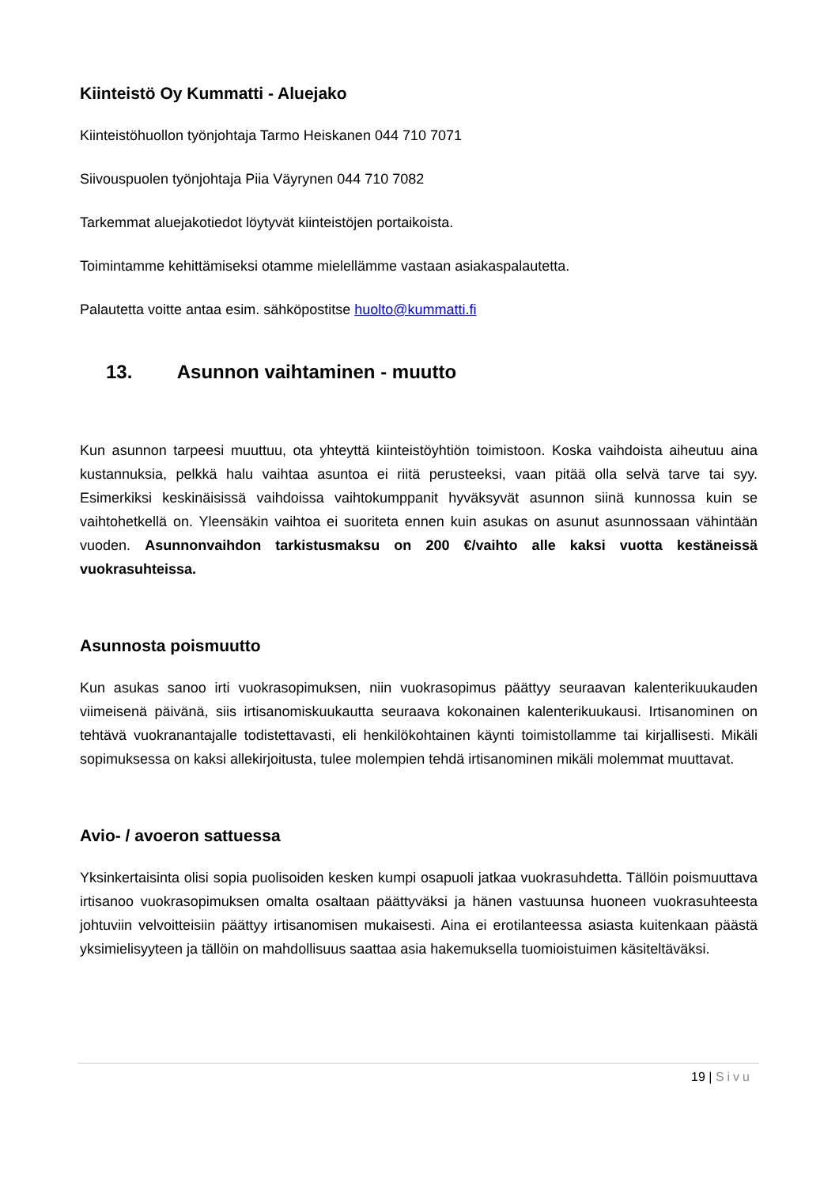Kiinteistö Oy Kummatti - Aluejako
Kiinteistöhuollon työnjohtaja Tarmo Heiskanen 044 710 7071
Siivouspuolen työnjohtaja Piia Väyrynen 044 710 7082
Tarkemmat aluejakotiedot löytyvät kiinteistöjen portaikoista.
Toimintamme kehittämiseksi otamme mielellämme vastaan asiakaspalautetta.
Palautetta voitte antaa esim. sähköpostitse huolto@kummatti.fi
13. Asunnon vaihtaminen - muutto
Kun asunnon tarpeesi muuttuu, ota yhteyttä kiinteistöyhtiön toimistoon. Koska vaihdoista aiheutuu aina kustannuksia, pelkkä halu vaihtaa asuntoa ei riitä perusteeksi, vaan pitää olla selvä tarve tai syy. Esimerkiksi keskinäisissä vaihdoissa vaihtokumppanit hyväksyvät asunnon siinä kunnossa kuin se vaihtohetkellä on. Yleensäkin vaihtoa ei suoriteta ennen kuin asukas on asunut asunnossaan vähintään vuoden. Asunnonvaihdon tarkistusmaksu on 200 €/vaihto alle kaksi vuotta kestäneissä vuokrasuhteissa.
Asunnosta poismuutto
Kun asukas sanoo irti vuokrasopimuksen, niin vuokrasopimus päättyy seuraavan kalenterikuukauden viimeisenä päivänä, siis irtisanomiskuukautta seuraava kokonainen kalenterikuukausi. Irtisanominen on tehtävä vuokranantajalle todistettavasti, eli henkilökohtainen käynti toimistollamme tai kirjallisesti. Mikäli sopimuksessa on kaksi allekirjoitusta, tulee molempien tehdä irtisanominen mikäli molemmat muuttavat.
Avio- / avoeron sattuessa
Yksinkertaisinta olisi sopia puolisoiden kesken kumpi osapuoli jatkaa vuokrasuhdetta. Tällöin poismuuttava irtisanoo vuokrasopimuksen omalta osaltaan päättyväksi ja hänen vastuunsa huoneen vuokrasuhteesta johtuviin velvoitteisiin päättyy irtisanomisen mukaisesti. Aina ei erotilanteessa asiasta kuitenkaan päästä yksimielisyyteen ja tällöin on mahdollisuus saattaa asia hakemuksella tuomioistuimen käsiteltäväksi.
19 | Sivu